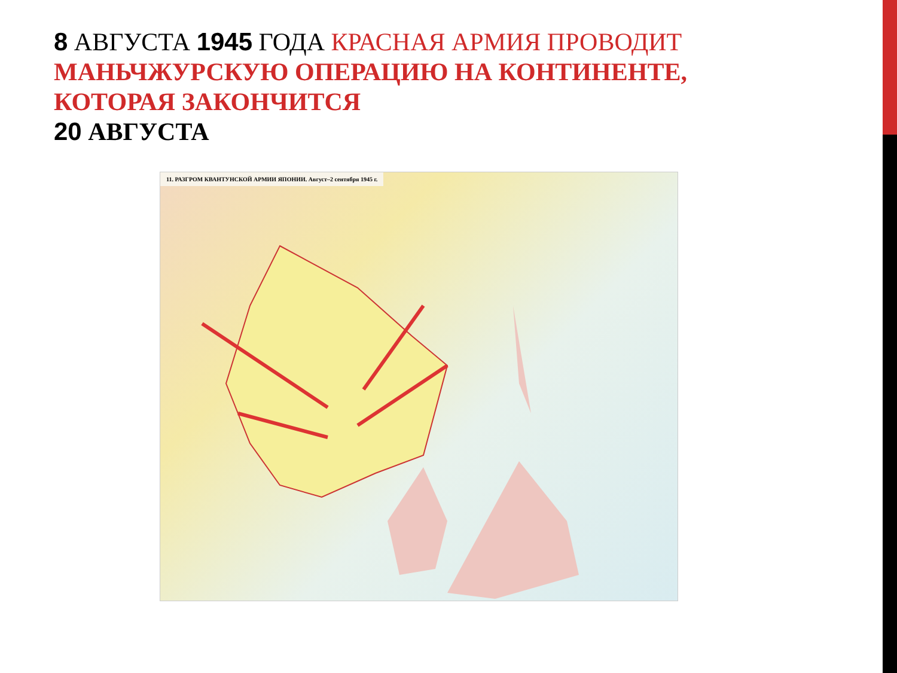8 АВГУСТА 1945 ГОДА КРАСНАЯ АРМИЯ ПРОВОДИТ МАНЬЧЖУРСКУЮ ОПЕРАЦИЮ НА КОНТИНЕНТЕ, КОТОРАЯ ЗАКОНЧИТСЯ
20 АВГУСТА
11. РАЗГРОМ КВАНТУНСКОЙ АРМИИ ЯПОНИИ. Август–2 сентября 1945 г.